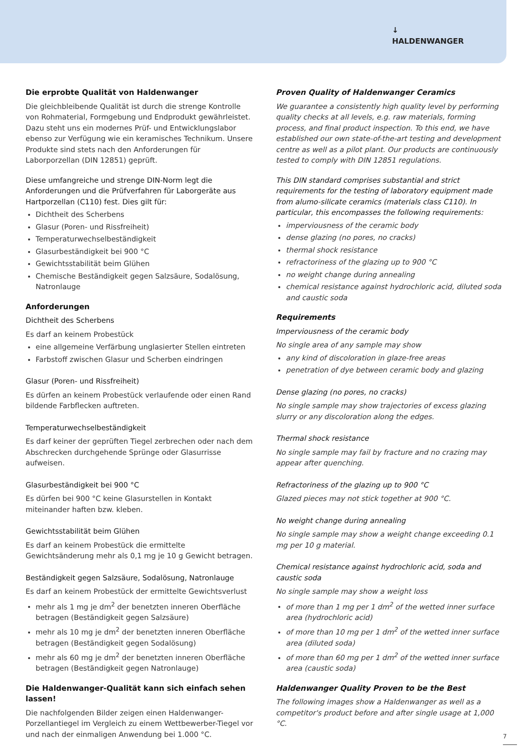↓
HALDENWANGER
Die erprobte Qualität von Haldenwanger
Die gleichbleibende Qualität ist durch die strenge Kontrolle von Rohmaterial, Formgebung und Endprodukt gewährleistet. Dazu steht uns ein modernes Prüf- und Entwicklungslabor ebenso zur Verfügung wie ein keramisches Technikum. Unsere Produkte sind stets nach den Anforderungen für Laborporzellan (DIN 12851) geprüft.
Diese umfangreiche und strenge DIN-Norm legt die Anforderungen und die Prüfverfahren für Laborgeräte aus Hartporzellan (C110) fest. Dies gilt für:
Dichtheit des Scherbens
Glasur (Poren- und Rissfreiheit)
Temperaturwechselbeständigkeit
Glasurbeständigkeit bei 900 °C
Gewichtsstabilität beim Glühen
Chemische Beständigkeit gegen Salzsäure, Sodalösung, Natronlauge
Anforderungen
Dichtheit des Scherbens
Es darf an keinem Probestück
eine allgemeine Verfärbung unglasierter Stellen eintreten
Farbstoff zwischen Glasur und Scherben eindringen
Glasur (Poren- und Rissfreiheit)
Es dürfen an keinem Probestück verlaufende oder einen Rand bildende Farbflecken auftreten.
Temperaturwechselbeständigkeit
Es darf keiner der geprüften Tiegel zerbrechen oder nach dem Abschrecken durchgehende Sprünge oder Glasurrisse aufweisen.
Glasurbeständigkeit bei 900 °C
Es dürfen bei 900 °C keine Glasurstellen in Kontakt miteinander haften bzw. kleben.
Gewichtsstabilität beim Glühen
Es darf an keinem Probestück die ermittelte Gewichtsänderung mehr als 0,1 mg je 10 g Gewicht betragen.
Beständigkeit gegen Salzsäure, Sodalösung, Natronlauge
Es darf an keinem Probestück der ermittelte Gewichtsverlust
mehr als 1 mg je dm<sup>2</sup> der benetzten inneren Oberfläche betragen (Beständigkeit gegen Salzsäure)
mehr als 10 mg je dm<sup>2</sup> der benetzten inneren Oberfläche betragen (Beständigkeit gegen Sodalösung)
mehr als 60 mg je dm<sup>2</sup> der benetzten inneren Oberfläche betragen (Beständigkeit gegen Natronlauge)
Die Haldenwanger-Qualität kann sich einfach sehen lassen!
Die nachfolgenden Bilder zeigen einen Haldenwanger-Porzellantiegel im Vergleich zu einem Wettbewerber-Tiegel vor und nach der einmaligen Anwendung bei 1.000 °C.
Proven Quality of Haldenwanger Ceramics
We guarantee a consistently high quality level by performing quality checks at all levels, e.g. raw materials, forming process, and final product inspection. To this end, we have established our own state-of-the-art testing and development centre as well as a pilot plant. Our products are continuously tested to comply with DIN 12851 regulations.
This DIN standard comprises substantial and strict requirements for the testing of laboratory equipment made from alumo-silicate ceramics (materials class C110). In particular, this encompasses the following requirements:
imperviousness of the ceramic body
dense glazing (no pores, no cracks)
thermal shock resistance
refractoriness of the glazing up to 900 °C
no weight change during annealing
chemical resistance against hydrochloric acid, diluted soda and caustic soda
Requirements
Imperviousness of the ceramic body
No single area of any sample may show
any kind of discoloration in glaze-free areas
penetration of dye between ceramic body and glazing
Dense glazing (no pores, no cracks)
No single sample may show trajectories of excess glazing slurry or any discoloration along the edges.
Thermal shock resistance
No single sample may fail by fracture and no crazing may appear after quenching.
Refractoriness of the glazing up to 900 °C
Glazed pieces may not stick together at 900 °C.
No weight change during annealing
No single sample may show a weight change exceeding 0.1 mg per 10 g material.
Chemical resistance against hydrochloric acid, soda and caustic soda
No single sample may show a weight loss
of more than 1 mg per 1 dm<sup>2</sup> of the wetted inner surface area (hydrochloric acid)
of more than 10 mg per 1 dm<sup>2</sup> of the wetted inner surface area (diluted soda)
of more than 60 mg per 1 dm<sup>2</sup> of the wetted inner surface area (caustic soda)
Haldenwanger Quality Proven to be the Best
The following images show a Haldenwanger as well as a competitor's product before and after single usage at 1,000 °C.
7